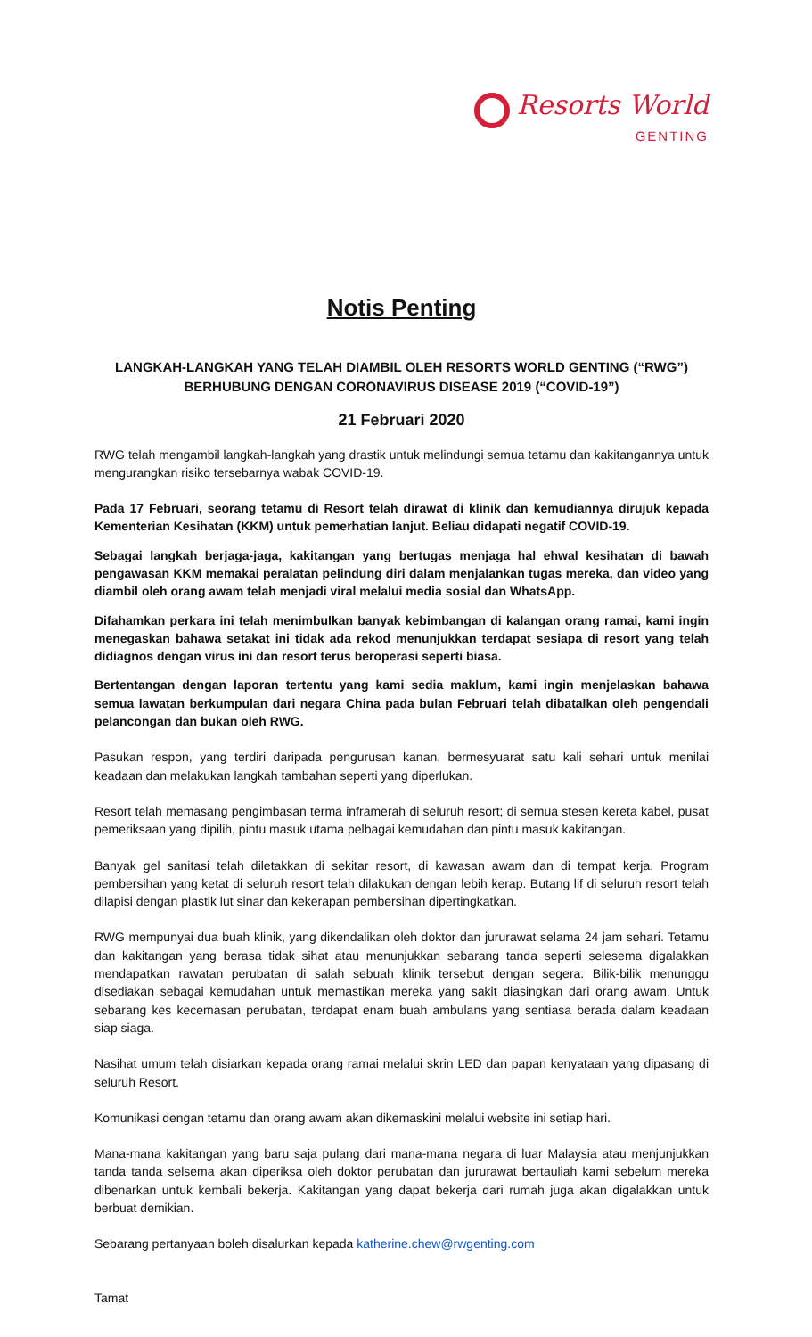Resorts World
GENTING
Notis Penting
LANGKAH-LANGKAH YANG TELAH DIAMBIL OLEH RESORTS WORLD GENTING (“RWG”)
BERHUBUNG DENGAN CORONAVIRUS DISEASE 2019 (“COVID-19”)
21 Februari 2020
RWG telah mengambil langkah-langkah yang drastik untuk melindungi semua tetamu dan kakitangannya untuk mengurangkan risiko tersebarnya wabak COVID-19.
Pada 17 Februari, seorang tetamu di Resort telah dirawat di klinik dan kemudiannya dirujuk kepada Kementerian Kesihatan (KKM) untuk pemerhatian lanjut. Beliau didapati negatif COVID-19.
Sebagai langkah berjaga-jaga, kakitangan yang bertugas menjaga hal ehwal kesihatan di bawah pengawasan KKM memakai peralatan pelindung diri dalam menjalankan tugas mereka, dan video yang diambil oleh orang awam telah menjadi viral melalui media sosial dan WhatsApp.
Difahamkan perkara ini telah menimbulkan banyak kebimbangan di kalangan orang ramai, kami ingin menegaskan bahawa setakat ini tidak ada rekod menunjukkan terdapat sesiapa di resort yang telah didiagnos dengan virus ini dan resort terus beroperasi seperti biasa.
Bertentangan dengan laporan tertentu yang kami sedia maklum, kami ingin menjelaskan bahawa semua lawatan berkumpulan dari negara China pada bulan Februari telah dibatalkan oleh pengendali pelancongan dan bukan oleh RWG.
Pasukan respon, yang terdiri daripada pengurusan kanan, bermesyuarat satu kali sehari untuk menilai keadaan dan melakukan langkah tambahan seperti yang diperlukan.
Resort telah memasang pengimbasan terma inframerah di seluruh resort; di semua stesen kereta kabel, pusat pemeriksaan yang dipilih, pintu masuk utama pelbagai kemudahan dan pintu masuk kakitangan.
Banyak gel sanitasi telah diletakkan di sekitar resort, di kawasan awam dan di tempat kerja. Program pembersihan yang ketat di seluruh resort telah dilakukan dengan lebih kerap. Butang lif di seluruh resort telah dilapisi dengan plastik lut sinar dan kekerapan pembersihan dipertingkatkan.
RWG mempunyai dua buah klinik, yang dikendalikan oleh doktor dan jururawat selama 24 jam sehari. Tetamu dan kakitangan yang berasa tidak sihat atau menunjukkan sebarang tanda seperti selesema digalakkan mendapatkan rawatan perubatan di salah sebuah klinik tersebut dengan segera. Bilik-bilik menunggu disediakan sebagai kemudahan untuk memastikan mereka yang sakit diasingkan dari orang awam. Untuk sebarang kes kecemasan perubatan, terdapat enam buah ambulans yang sentiasa berada dalam keadaan siap siaga.
Nasihat umum telah disiarkan kepada orang ramai melalui skrin LED dan papan kenyataan yang dipasang di seluruh Resort.
Komunikasi dengan tetamu dan orang awam akan dikemaskini melalui website ini setiap hari.
Mana-mana kakitangan yang baru saja pulang dari mana-mana negara di luar Malaysia atau menjunjukkan tanda tanda selsema akan diperiksa oleh doktor perubatan dan jururawat bertauliah kami sebelum mereka dibenarkan untuk kembali bekerja. Kakitangan yang dapat bekerja dari rumah juga akan digalakkan untuk berbuat demikian.
Sebarang pertanyaan boleh disalurkan kepada katherine.chew@rwgenting.com
Tamat